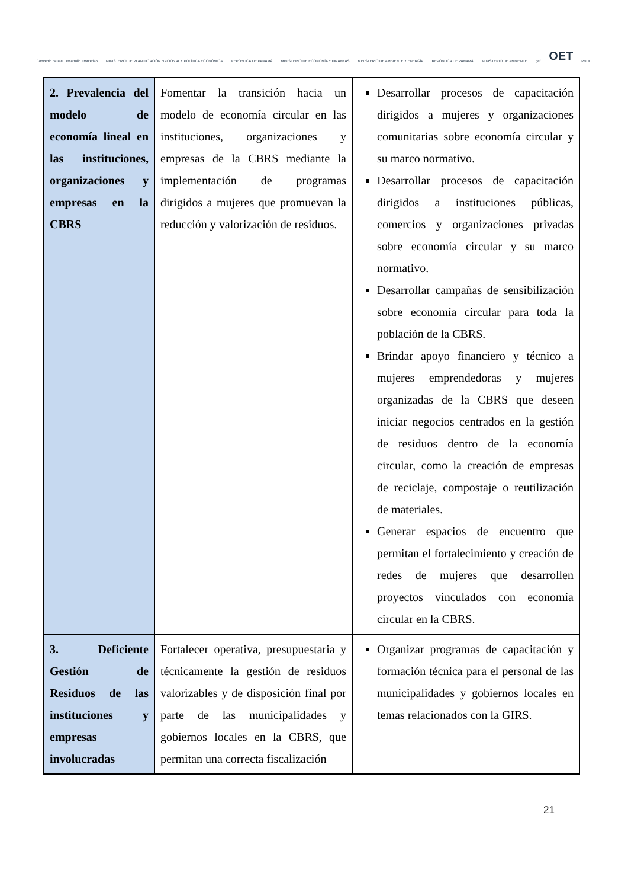Convenio para el Desarrollo Fronterizo MINISTERIO DE PLANIFICACIÓN NACIONAL Y POLÍTICA ECONÓMICA REPÚBLICA DE PANAMÁ MINISTERIO DE ECONOMÍA Y FINANZAS MINISTERIO DE AMBIENTE Y ENERGÍA REPÚBLICA DE PANAMÁ MINISTERIO DE AMBIENTE gef OET PNUD
| 2. Prevalencia del modelo de economía lineal en las instituciones, organizaciones y empresas en la CBRS | Fomentar la transición hacia un modelo de economía circular en las instituciones, organizaciones y empresas de la CBRS mediante la implementación de programas dirigidos a mujeres que promuevan la reducción y valorización de residuos. | Desarrollar procesos de capacitación dirigidos a mujeres y organizaciones comunitarias sobre economía circular y su marco normativo. Desarrollar procesos de capacitación dirigidos a instituciones públicas, comercios y organizaciones privadas sobre economía circular y su marco normativo. Desarrollar campañas de sensibilización sobre economía circular para toda la población de la CBRS. Brindar apoyo financiero y técnico a mujeres emprendedoras y mujeres organizadas de la CBRS que deseen iniciar negocios centrados en la gestión de residuos dentro de la economía circular, como la creación de empresas de reciclaje, compostaje o reutilización de materiales. Generar espacios de encuentro que permitan el fortalecimiento y creación de redes de mujeres que desarrollen proyectos vinculados con economía circular en la CBRS. |
| 3. Deficiente Gestión de Residuos de las instituciones y empresas involucradas | Fortalecer operativa, presupuestaria y técnicamente la gestión de residuos valorizables y de disposición final por parte de las municipalidades y gobiernos locales en la CBRS, que permitan una correcta fiscalización | Organizar programas de capacitación y formación técnica para el personal de las municipalidades y gobiernos locales en temas relacionados con la GIRS. |
21